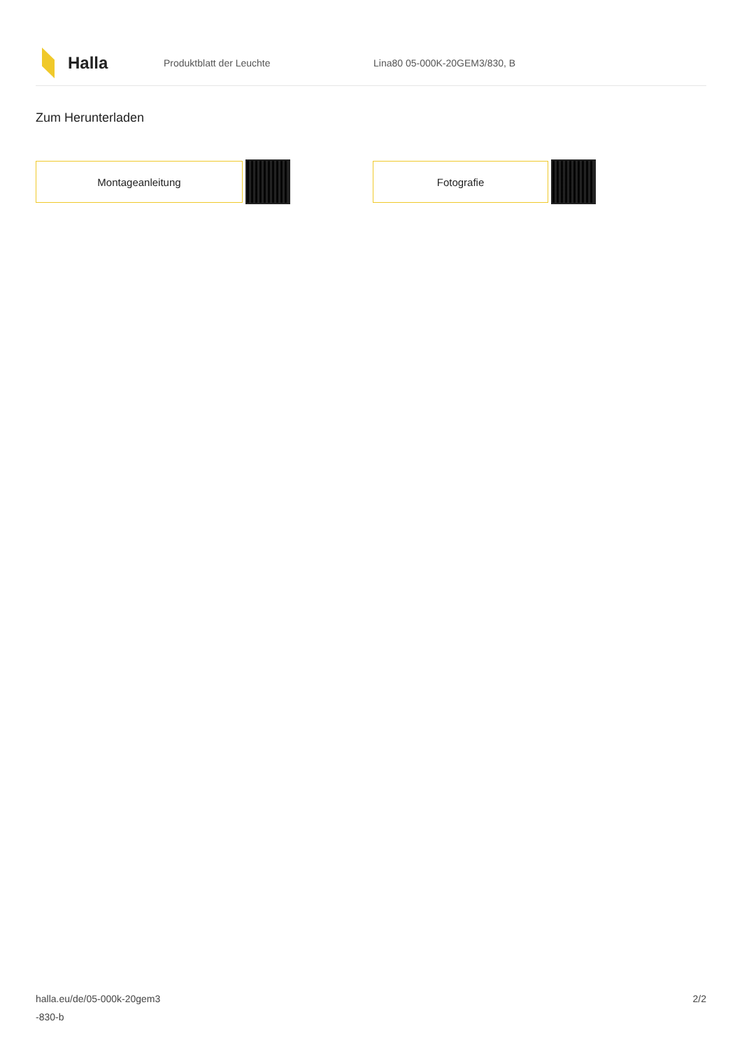Halla
Produktblatt der Leuchte Lina80 05-000K-20GEM3/830, B
Zum Herunterladen
Montageanleitung Fotografie
halla.eu/de/05-000k-20gem3
-830-b
2/2